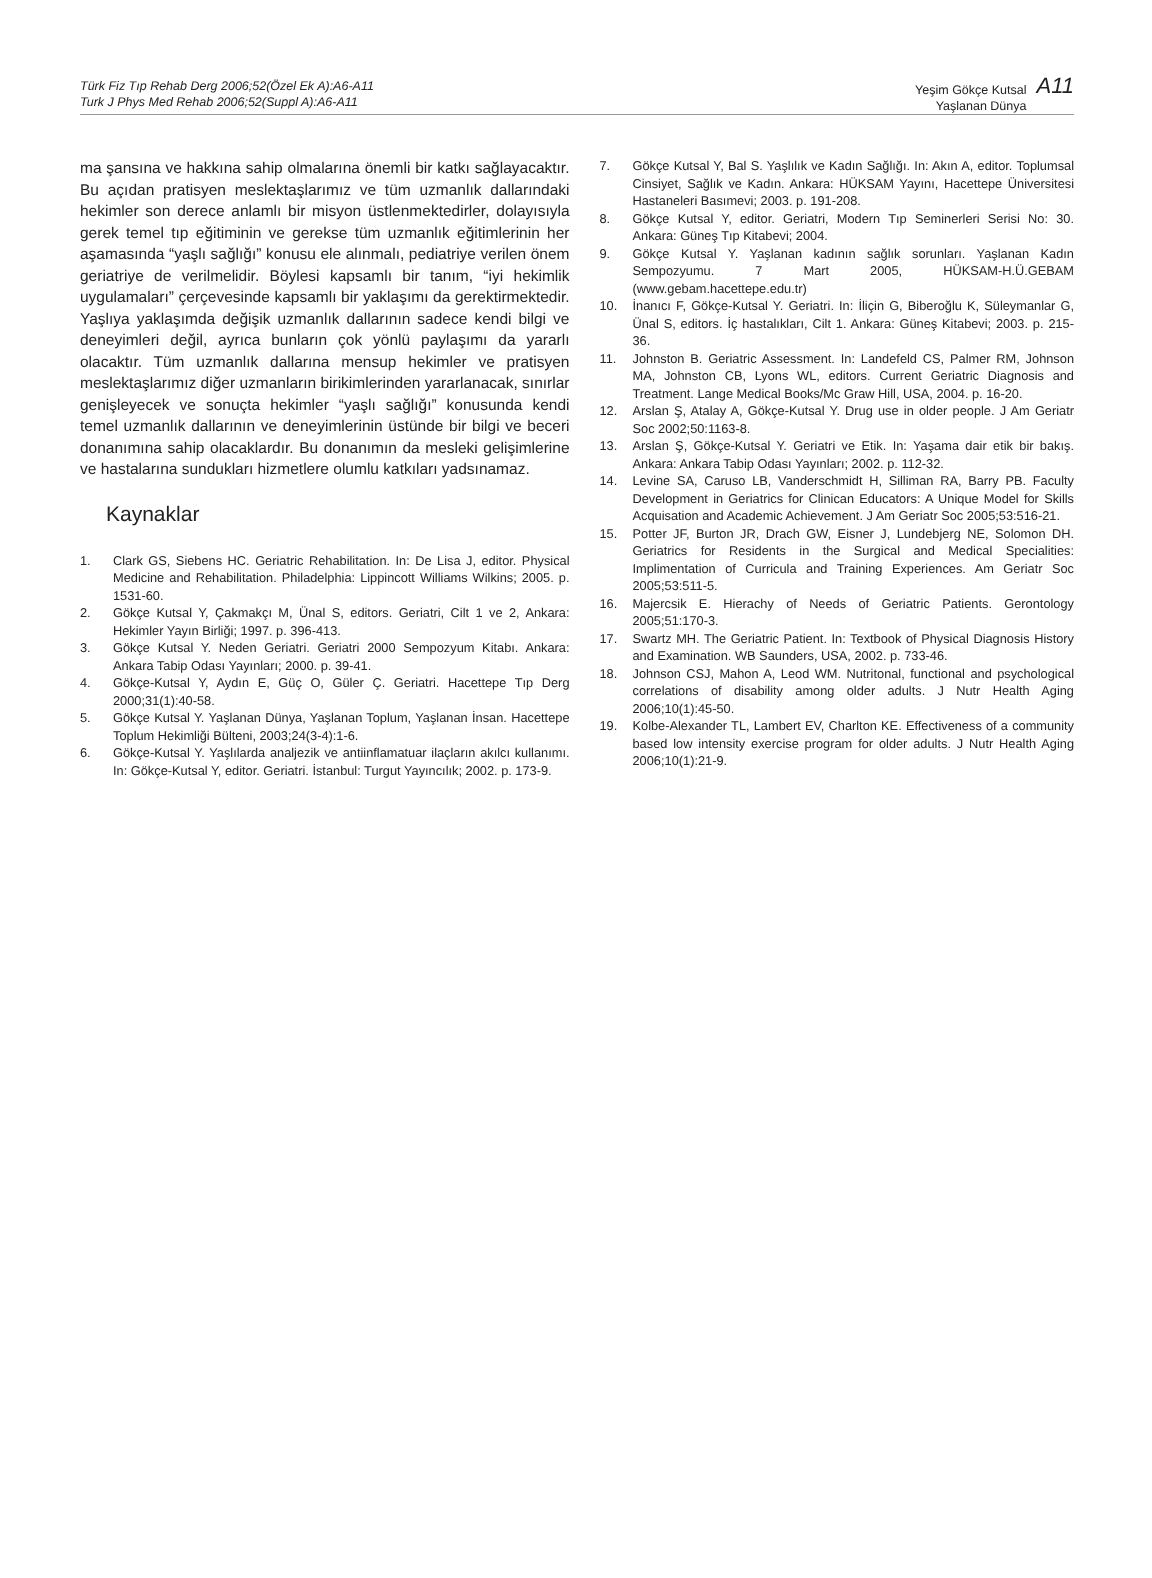Türk Fiz Tıp Rehab Derg 2006;52(Özel Ek A):A6-A11
Turk J Phys Med Rehab 2006;52(Suppl A):A6-A11
Yeşim Gökçe Kutsal
Yaşlanan Dünya
A11
ma şansına ve hakkına sahip olmalarına önemli bir katkı sağlayacaktır. Bu açıdan pratisyen meslektaşlarımız ve tüm uzmanlık dallarındaki hekimler son derece anlamlı bir misyon üstlenmektedirler, dolayısıyla gerek temel tıp eğitiminin ve gerekse tüm uzmanlık eğitimlerinin her aşamasında “yaşlı sağlığı” konusu ele alınmalı, pediatriye verilen önem geriatriye de verilmelidir. Böylesi kapsamlı bir tanım, “iyi hekimlik uygulamaları” çerçevesinde kapsamlı bir yaklaşımı da gerektirmektedir. Yaşlıya yaklaşımda değişik uzmanlık dallarının sadece kendi bilgi ve deneyimleri değil, ayrıca bunların çok yönlü paylaşımı da yararlı olacaktır. Tüm uzmanlık dallarına mensup hekimler ve pratisyen meslektaşlarımız diğer uzmanların birikimlerinden yararlanacak, sınırlar genişleyecek ve sonuçta hekimler “yaşlı sağlığı” konusunda kendi temel uzmanlık dallarının ve deneyimlerinin üstünde bir bilgi ve beceri donanımına sahip olacaklardır. Bu donanımın da mesleki gelişimlerine ve hastalarına sundukları hizmetlere olumlu katkıları yadsınamaz.
Kaynaklar
1. Clark GS, Siebens HC. Geriatric Rehabilitation. In: De Lisa J, editor. Physical Medicine and Rehabilitation. Philadelphia: Lippincott Williams Wilkins; 2005. p. 1531-60.
2. Gökçe Kutsal Y, Çakmakçı M, Ünal S, editors. Geriatri, Cilt 1 ve 2, Ankara: Hekimler Yayın Birliği; 1997. p. 396-413.
3. Gökçe Kutsal Y. Neden Geriatri. Geriatri 2000 Sempozyum Kitabı. Ankara: Ankara Tabip Odası Yayınları; 2000. p. 39-41.
4. Gökçe-Kutsal Y, Aydın E, Güç O, Güler Ç. Geriatri. Hacettepe Tıp Derg 2000;31(1):40-58.
5. Gökçe Kutsal Y. Yaşlanan Dünya, Yaşlanan Toplum, Yaşlanan İnsan. Hacettepe Toplum Hekimliği Bülteni, 2003;24(3-4):1-6.
6. Gökçe-Kutsal Y. Yaşlılarda analjezik ve antiinflamatuar ilaçların akılcı kullanımı. In: Gökçe-Kutsal Y, editor. Geriatri. İstanbul: Turgut Yayıncılık; 2002. p. 173-9.
7. Gökçe Kutsal Y, Bal S. Yaşlılık ve Kadın Sağlığı. In: Akın A, editor. Toplumsal Cinsiyet, Sağlık ve Kadın. Ankara: HÜKSAM Yayını, Hacettepe Üniversitesi Hastaneleri Basımevi; 2003. p. 191-208.
8. Gökçe Kutsal Y, editor. Geriatri, Modern Tıp Seminerleri Serisi No: 30. Ankara: Güneş Tıp Kitabevi; 2004.
9. Gökçe Kutsal Y. Yaşlanan kadının sağlık sorunları. Yaşlanan Kadın Sempozyumu. 7 Mart 2005, HÜKSAM-H.Ü.GEBAM (www.gebam.hacettepe.edu.tr)
10. İnanıcı F, Gökçe-Kutsal Y. Geriatri. In: İliçin G, Biberoğlu K, Süleymanlar G, Ünal S, editors. İç hastalıkları, Cilt 1. Ankara: Güneş Kitabevi; 2003. p. 215-36.
11. Johnston B. Geriatric Assessment. In: Landefeld CS, Palmer RM, Johnson MA, Johnston CB, Lyons WL, editors. Current Geriatric Diagnosis and Treatment. Lange Medical Books/Mc Graw Hill, USA, 2004. p. 16-20.
12. Arslan Ş, Atalay A, Gökçe-Kutsal Y. Drug use in older people. J Am Geriatr Soc 2002;50:1163-8.
13. Arslan Ş, Gökçe-Kutsal Y. Geriatri ve Etik. In: Yaşama dair etik bir bakış. Ankara: Ankara Tabip Odası Yayınları; 2002. p. 112-32.
14. Levine SA, Caruso LB, Vanderschmidt H, Silliman RA, Barry PB. Faculty Development in Geriatrics for Clinican Educators: A Unique Model for Skills Acquisation and Academic Achievement. J Am Geriatr Soc 2005;53:516-21.
15. Potter JF, Burton JR, Drach GW, Eisner J, Lundebjerg NE, Solomon DH. Geriatrics for Residents in the Surgical and Medical Specialities: Implimentation of Curricula and Training Experiences. Am Geriatr Soc 2005;53:511-5.
16. Majercsik E. Hierachy of Needs of Geriatric Patients. Gerontology 2005;51:170-3.
17. Swartz MH. The Geriatric Patient. In: Textbook of Physical Diagnosis History and Examination. WB Saunders, USA, 2002. p. 733-46.
18. Johnson CSJ, Mahon A, Leod WM. Nutritonal, functional and psychological correlations of disability among older adults. J Nutr Health Aging 2006;10(1):45-50.
19. Kolbe-Alexander TL, Lambert EV, Charlton KE. Effectiveness of a community based low intensity exercise program for older adults. J Nutr Health Aging 2006;10(1):21-9.